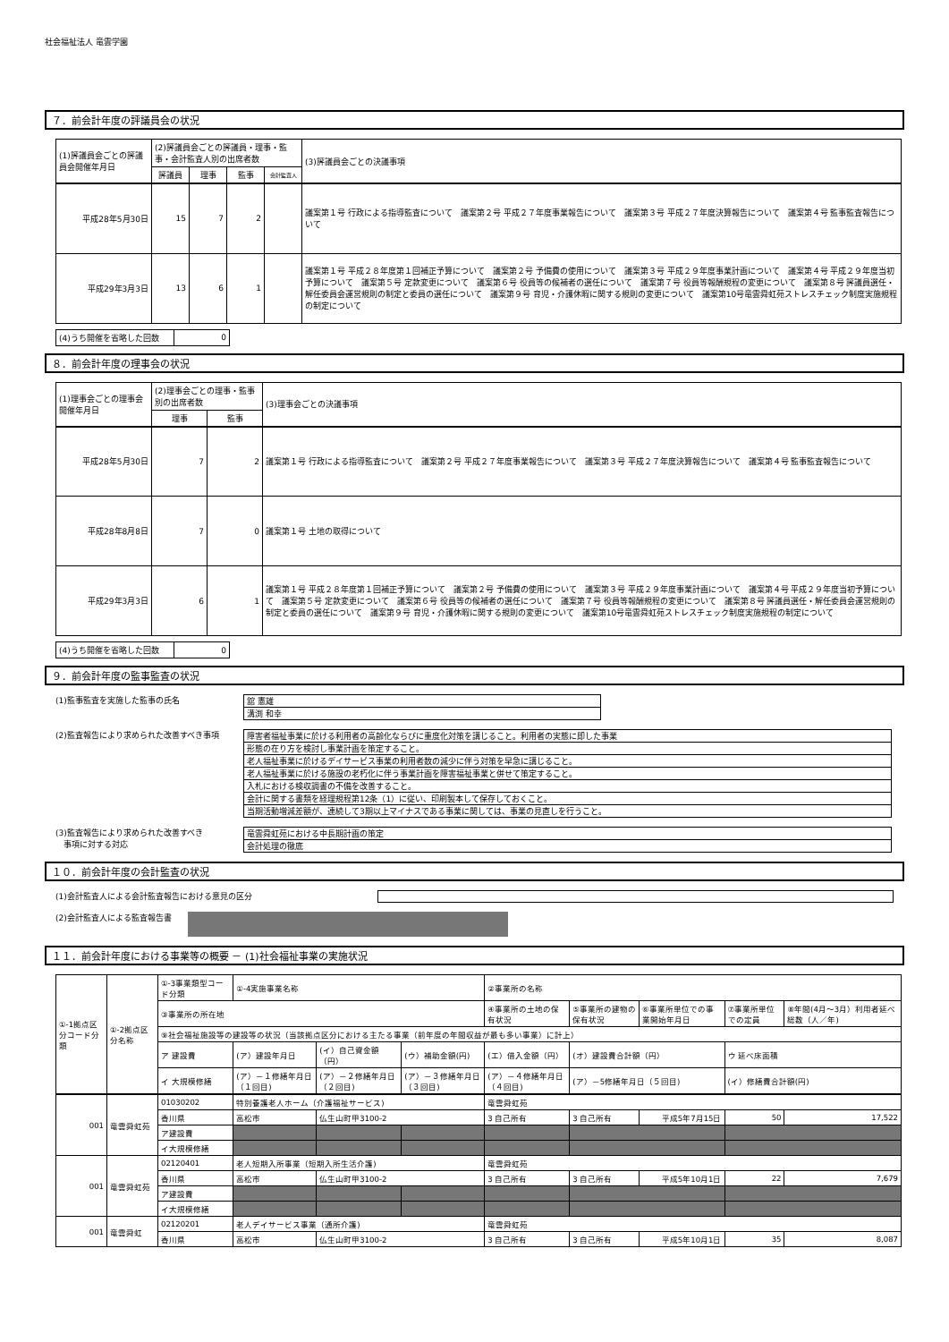社会福祉法人 竜雲学園
７．前会計年度の評議員会の状況
| (1)評議員会ごとの評議員会開催年月日 | (2)評議員会ごとの評議員・理事・監事・会計監査人別の出席者数 | | | | (3)評議員会ごとの決議事項 |
| --- | --- | --- | --- | --- | --- |
| | 評議員 | 理事 | 監事 | 会計監査人 | |
| 平成28年5月30日 | 15 | 7 | 2 | | 議案第１号 行政による指導監査について 議案第２号 平成２７年度事業報告について 議案第３号 平成２７年度決算報告について 議案第４号 監事監査報告について |
| 平成29年3月3日 | 13 | 6 | 1 | | 議案第１号 平成２８年度第１回補正予算について 議案第２号 予備費の使用について 議案第３号 平成２９年度事業計画について 議案第４号 平成２９年度当初予算について 議案第５号 定款変更について 議案第６号 役員等の候補者の選任について 議案第７号 役員等報酬規程の変更について 議案第８号 評議員選任・解任委員会運営規則の制定と委員の選任について 議案第９号 育児・介護休暇に関する規則の変更について 議案第10号竜雲舜虹苑ストレスチェック制度実施規程の制定について |
| (4)うち開催を省略した回数 | 0 |
８．前会計年度の理事会の状況
| (1)理事会ごとの理事会開催年月日 | (2)理事会ごとの理事・監事別の出席者数 | | (3)理事会ごとの決議事項 |
| --- | --- | --- | --- |
| | 理事 | 監事 | |
| 平成28年5月30日 | 7 | 2 | 議案第１号 行政による指導監査について 議案第２号 平成２７年度事業報告について 議案第３号 平成２７年度決算報告について 議案第４号 監事監査報告について |
| 平成28年8月8日 | 7 | 0 | 議案第１号 土地の取得について |
| 平成29年3月3日 | 6 | 1 | 議案第１号 平成２８年度第１回補正予算について 議案第２号 予備費の使用について 議案第３号 平成２９年度事業計画について 議案第４号 平成２９年度当初予算について 議案第５号 定款変更について 議案第６号 役員等の候補者の選任について 議案第７号 役員等報酬規程の変更について 議案第８号 評議員選任・解任委員会運営規則の制定と委員の選任について 議案第９号 育児・介護休暇に関する規則の変更について 議案第10号竜雲舜虹苑ストレスチェック制度実施規程の制定について |
| (4)うち開催を省略した回数 | 0 |
９．前会計年度の監事監査の状況
(1)監事監査を実施した監事の氏名
| 舘 憲雄 |
| 溝渕 和幸 |
(2)監査報告により求められた改善すべき事項
| 障害者福祉事業に於ける利用者の高齢化ならびに重度化対策を講じること。利用者の実態に即した事業 |
| 形態の在り方を検討し事業計画を策定すること。 |
| 老人福祉事業に於けるデイサービス事業の利用者数の減少に伴う対策を早急に講じること。 |
| 老人福祉事業に於ける施設の老朽化に伴う事業計画を障害福祉事業と併せて策定すること。 |
| 入札における検収調書の不備を改善すること。 |
| 会計に関する書類を経理規程第12条（1）に従い、印刷製本して保存しておくこと。 |
| 当期活動増減差額が、連続して3期以上マイナスである事業に関しては、事業の見直しを行うこと。 |
(3)監査報告により求められた改善すべき
　事項に対する対応
| 竜雲舜虹苑における中長期計画の策定 |
| 会計処理の徹底 |
１０．前会計年度の会計監査の状況
(1)会計監査人による会計監査報告における意見の区分
(2)会計監査人による監査報告書
１１．前会計年度における事業等の概要 － (1)社会福祉事業の実施状況
| ①-1拠点区分コード分類 | ①-2拠点区分名称 | ①-3事業類型コード分類 | ①-4実施事業名称 | | | ②事業所の名称 | | | | |
| | | ③事業所の所在地 | | | | ④事業所の土地の保有状況 | ⑤事業所の建物の保有状況 | ⑥事業所単位での事業開始年月日 | ⑦事業所単位での定員 | ⑧年間(4月～3月）利用者延べ総数（人／年) |
| | | ⑨社会福祉施設等の建設等の状況（当該拠点区分における主たる事業（前年度の年間収益が最も多い事業）に計上） | | | | | | | | |
| | | ア 建設費 | (ア）建設年月日 | (イ）自己資金額（円） | (ウ）補助金額(円) | (エ）借入金額（円） | (オ）建設費合計額（円） | | ウ 延べ床面積 | |
| | | イ 大規模修繕 | (ア）－１修繕年月日（１回目) | (ア）－２修繕年月日（２回目) | (ア）－３修繕年月日（３回目) | (ア）－４修繕年月日（４回目) | (ア）－5修繕年月日（５回目) | | (イ）修繕費合計額(円) | |
| 001 | 竜雲舜虹苑 | 01030202 | 特別養護老人ホーム（介護福祉サービス) | | | 竜雲舜虹苑 | | | | |
| | | 香川県 | 高松市 | 仏生山町甲3100-2 | | 3 自己所有 | 3 自己所有 | 平成5年7月15日 | 50 | 17,522 |
| | | ア建設費 | | | | | | | | |
| | | イ大規模修繕 | | | | | | | | |
| 001 | 竜雲舜虹苑 | 02120401 | 老人短期入所事業（短期入所生活介護) | | | 竜雲舜虹苑 | | | | |
| | | 香川県 | 高松市 | 仏生山町甲3100-2 | | 3 自己所有 | 3 自己所有 | 平成5年10月1日 | 22 | 7,679 |
| | | ア建設費 | | | | | | | | |
| | | イ大規模修繕 | | | | | | | | |
| 001 | 竜雲舜虹 | 02120201 | 老人デイサービス事業（通所介護) | | | 竜雲舜虹苑 | | | | |
| | | 香川県 | 高松市 | 仏生山町甲3100-2 | | 3 自己所有 | 3 自己所有 | 平成5年10月1日 | 35 | 8,087 |